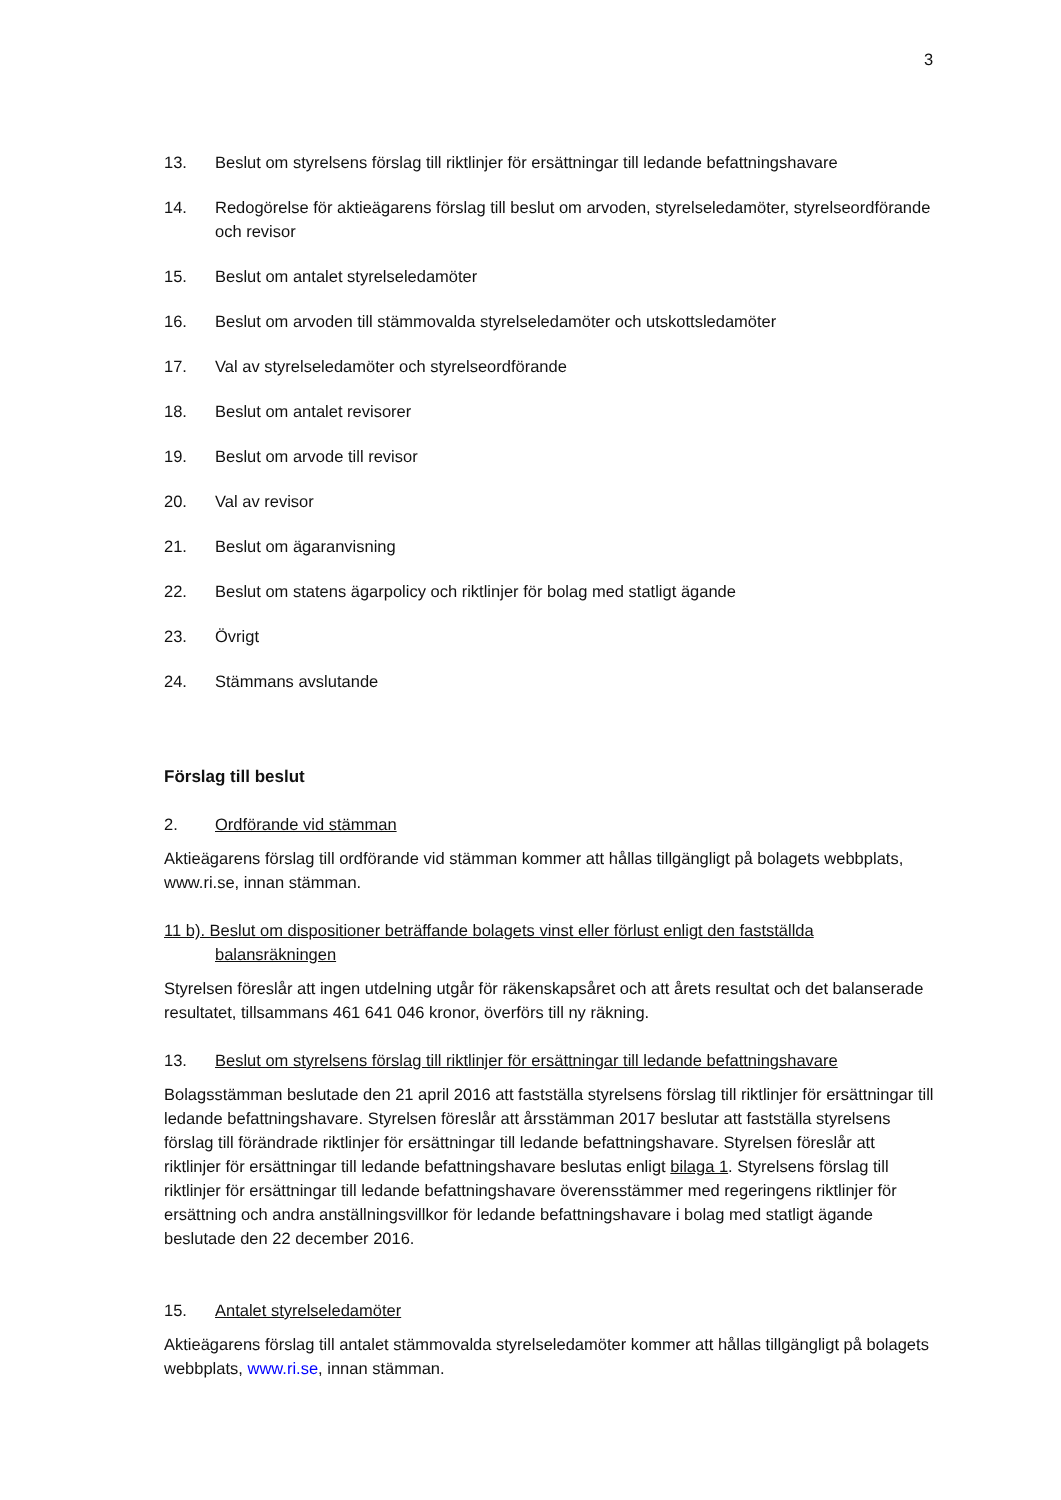3
13. Beslut om styrelsens förslag till riktlinjer för ersättningar till ledande befattningshavare
14. Redogörelse för aktieägarens förslag till beslut om arvoden, styrelseledamöter, styrelseordförande och revisor
15. Beslut om antalet styrelseledamöter
16. Beslut om arvoden till stämmovalda styrelseledamöter och utskottsledamöter
17. Val av styrelseledamöter och styrelseordförande
18. Beslut om antalet revisorer
19. Beslut om arvode till revisor
20. Val av revisor
21. Beslut om ägaranvisning
22. Beslut om statens ägarpolicy och riktlinjer för bolag med statligt ägande
23. Övrigt
24. Stämmans avslutande
Förslag till beslut
2. Ordförande vid stämman
Aktieägarens förslag till ordförande vid stämman kommer att hållas tillgängligt på bolagets webbplats, www.ri.se, innan stämman.
11 b). Beslut om dispositioner beträffande bolagets vinst eller förlust enligt den fastställda
balansräkningen
Styrelsen föreslår att ingen utdelning utgår för räkenskapsåret och att årets resultat och det balanserade resultatet, tillsammans 461 641 046 kronor, överförs till ny räkning.
13. Beslut om styrelsens förslag till riktlinjer för ersättningar till ledande befattningshavare
Bolagsstämman beslutade den 21 april 2016 att fastställa styrelsens förslag till riktlinjer för ersättningar till ledande befattningshavare. Styrelsen föreslår att årsstämman 2017 beslutar att fastställa styrelsens förslag till förändrade riktlinjer för ersättningar till ledande befattningshavare. Styrelsen föreslår att riktlinjer för ersättningar till ledande befattningshavare beslutas enligt bilaga 1. Styrelsens förslag till riktlinjer för ersättningar till ledande befattningshavare överensstämmer med regeringens riktlinjer för ersättning och andra anställningsvillkor för ledande befattningshavare i bolag med statligt ägande beslutade den 22 december 2016.
15. Antalet styrelseledamöter
Aktieägarens förslag till antalet stämmovalda styrelseledamöter kommer att hållas tillgängligt på bolagets webbplats, www.ri.se, innan stämman.